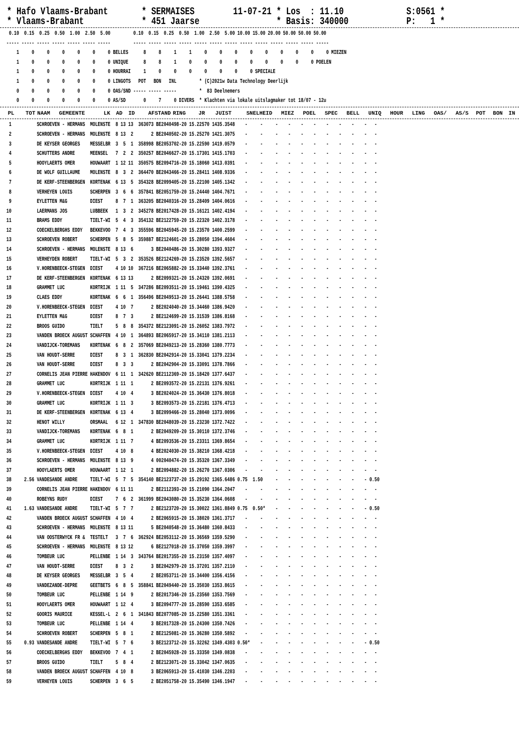* Hafo Vlaams-Brabant * SERMAISES 11-07-21 * Los : 11.10 S:0561 * * Vlaams-Brabant * 451 Jaarse * Basis: 340000 P: 1 *
 0.10  0.15  0.25  0.50  1.00  2.50  5.00         0.10  0.15  0.25  0.50  1.00  2.50  5.00 10.00 15.00 20.00 50.00 50.00 50.00
----- ----- ----- ----- ----- ----- -----         ----- ----- ----- ----- ----- ----- ----- ----- ----- ----- ----- ----- -----
    1     0     0     0     0     0     0 BELLES      8     8     1     1     0     0     0     0     0     0     0     0     0 MIEZEN
    1     0     0     0     0     0     0 UNIQUE      8     8     1     0     0     0     0     0     0     0     0     0 POELEN
    1     0     0     0     0     0     0 HOURRAI     1     0     0     0     0     0     0     0 SPECIALE
    1     0     0     0     0     0     0 LINGOTS   POT   BON   INL         * (C)2021w Data Technology Deerlijk
    0     0     0     0     0     0     0 OAS/SND ----- ----- -----         *  83 Deelnemers
    0     0     0     0     0     0     0 AS/SD       0     7     0 DIVERS  * Klachten via lokale uitslagmaker tot 18/07 - 12u
| PL | TOT | NAAM | GEMEENTE | LK | AD | ID | AFSTAND | RING | JR | JUIST | SNELHEID | MIEZ | POEL | SPEC | BELL | UNIQ | HOUR | LING | OAS/ | AS/S | POT | BON | IN |
| --- | --- | --- | --- | --- | --- | --- | --- | --- | --- | --- | --- | --- | --- | --- | --- | --- | --- | --- | --- | --- | --- | --- | --- |
 1          SCHROEVEN - HERMANS  MOLENSTE  8 13 13  363073 BE2040498-20 15.22570 1435.3548    -     -     -    -    -    -    -    -    -    -   -
 2          SCHROEVEN - HERMANS  MOLENSTE  8 13  2       2 BE2040502-20 15.25270 1421.3075    -     -     -    -    -    -    -    -    -    -   -
 3          DE KEYSER GEORGES    MESSELBR  3  5  1  358998 BE2053702-20 15.22590 1419.0579    -     -     -    -    -    -    -    -    -    -   -
 4          SCHUTTERS ANDRE      MEENSEL   7  2  2  350257 BE2046627-20 15.17301 1415.1703    -     -     -    -    -    -    -    -    -    -   -
 5          HOOYLAERTS OMER      HOUWAART  1 12 11  350575 BE2094716-20 15.18060 1413.0391    -     -     -    -    -    -    -    -    -    -   -
 6          DE WOLF GUILLAUME    MOLENSTE  8  3  2  364470 BE2043466-20 15.28411 1408.9336    -     -     -    -    -    -    -    -    -    -   -
 7          DE KERF-STEENBERGEN  KORTENAK  6 13  5  354328 BE2099405-20 15.22100 1405.1342    -     -     -    -    -    -    -    -    -    -   -
 8          VERHEYEN LOUIS       SCHERPEN  3  6  6  357841 BE2051759-20 15.24440 1404.7671    -     -     -    -    -    -    -    -    -    -   -
 9          EYLETTEN M&G         DIEST     8  7  1  363205 BE2040316-20 15.28409 1404.0616    -     -     -    -    -    -    -    -    -    -   -
10          LAERMANS JOS         LUBBEEK   1  3  2  345278 BE2017428-20 15.16121 1402.4194    -     -     -    -    -    -    -    -    -    -   -
11          BRAMS EDDY           TIELT-WI  5  4  3  354132 BE2122759-20 15.22320 1402.3178    -     -     -    -    -    -    -    -    -    -   -
12          COECKELBERGHS EDDY   BEKKEVOO  7  4  3  355596 BE2045945-20 15.23570 1400.2599    -     -     -    -    -    -    -    -    -    -   -
13          SCHROEVEN ROBERT     SCHERPEN  5  8  5  359887 BE2124601-20 15.28050 1394.4604    -     -     -    -    -    -    -    -    -    -   -
14          SCHROEVEN - HERMANS  MOLENSTE  8 13  6       3 BE2040486-20 15.30280 1393.9327    -     -     -    -    -    -    -    -    -    -   -
15          VERHEYDEN ROBERT     TIELT-WI  5  3  2  353526 BE2124269-20 15.23520 1392.5657    -     -     -    -    -    -    -    -    -    -   -
16          V.HORENBEECK-STEGEN  DIEST     4 10 10  367216 BE2065882-20 15.33440 1392.3761    -     -     -    -    -    -    -    -    -    -   -
17          DE KERF-STEENBERGEN  KORTENAK  6 13 13       2 BE2099321-20 15.24320 1392.0691    -     -     -    -    -    -    -    -    -    -   -
18          GRAMMET LUC          KORTRIJK  1 11  5  347286 BE2093511-20 15.19461 1390.4325    -     -     -    -    -    -    -    -    -    -   -
19          CLAES EDDY           KORTENAK  6  6  1  356496 BE2049513-20 15.26441 1388.5758    -     -     -    -    -    -    -    -    -    -   -
20          V.HORENBEECK-STEGEN  DIEST     4 10  7       2 BE2024040-20 15.34460 1386.9420    -     -     -    -    -    -    -    -    -    -   -
21          EYLETTEN M&G         DIEST     8  7  3       2 BE2124699-20 15.31539 1386.8168    -     -     -    -    -    -    -    -    -    -   -
22          BROOS GUIDO          TIELT     5  8  8  354372 BE2123091-20 15.26052 1383.7972    -     -     -    -    -    -    -    -    -    -   -
23          VANDEN BROECK AUGUST SCHAFFEN  4 10  1  364893 BE2065917-20 15.34110 1381.2113    -     -     -    -    -    -    -    -    -    -   -
24          VANDIJCK-TOREMANS    KORTENAK  6  8  2  357069 BE2049213-20 15.28360 1380.7773    -     -     -    -    -    -    -    -    -    -   -
25          VAN HOUDT-SERRE      DIEST     8  3  1  362830 BE2042914-20 15.33041 1379.2234    -     -     -    -    -    -    -    -    -    -   -
26          VAN HOUDT-SERRE      DIEST     8  3  3       2 BE2042904-20 15.33091 1378.7866    -     -     -    -    -    -    -    -    -    -   -
27          CORNELIS JEAN PIERRE HAKENDOV  6 11  1  342620 BE2112369-20 15.18420 1377.6437    -     -     -    -    -    -    -    -    -    -   -
28          GRAMMET LUC          KORTRIJK  1 11  1       2 BE2093572-20 15.22131 1376.9261    -     -     -    -    -    -    -    -    -    -   -
29          V.HORENBEECK-STEGEN  DIEST     4 10  4       3 BE2024024-20 15.36430 1376.8018    -     -     -    -    -    -    -    -    -    -   -
30          GRAMMET LUC          KORTRIJK  1 11  3       3 BE2093573-20 15.22181 1376.4713    -     -     -    -    -    -    -    -    -    -   -
31          DE KERF-STEENBERGEN  KORTENAK  6 13  4       3 BE2099466-20 15.28040 1373.0096    -     -     -    -    -    -    -    -    -    -   -
32          HENOT WILLY          ORSMAAL   6 12  1  347830 BE2048039-20 15.23230 1372.7422    -     -     -    -    -    -    -    -    -    -   -
33          VANDIJCK-TOREMANS    KORTENAK  6  8  1       2 BE2049209-20 15.30110 1372.3746    -     -     -    -    -    -    -    -    -    -   -
34          GRAMMET LUC          KORTRIJK  1 11  7       4 BE2093536-20 15.23311 1369.8654    -     -     -    -    -    -    -    -    -    -   -
35          V.HORENBEECK-STEGEN  DIEST     4 10  8       4 BE2024030-20 15.38210 1368.4218    -     -     -    -    -    -    -    -    -    -   -
36          SCHROEVEN - HERMANS  MOLENSTE  8 13  9       4 002040474-20 15.35320 1367.3349    -     -     -    -    -    -    -    -    -    -   -
37          HOOYLAERTS OMER      HOUWAART  1 12  1       2 BE2094882-20 15.26270 1367.0306    -     -     -    -    -    -    -    -    -    -   -
38     2.56 VANDESANDE ANDRE     TIELT-WI  5  7  5  354140 BE2123737-20 15.29192 1365.6486 0.75  1.50     -    -    -    -    -    -    -    - 0.50
39          CORNELIS JEAN PIERRE HAKENDOV  6 11 11       2 BE2112393-20 15.21090 1364.2047    -     -     -    -    -    -    -    -    -    -   -
40          ROBEYNS RUDY         DIEST     7  6  2  361999 BE2043080-20 15.35230 1364.0608    -     -     -    -    -    -    -    -    -    -   -
41     1.63 VANDESANDE ANDRE     TIELT-WI  5  7  7       2 BE2123720-20 15.30022 1361.8849 0.75  0.50*    -    -    -    -    -    -    -    - 0.50
42          VANDEN BROECK AUGUST SCHAFFEN  4 10  4       2 BE2065915-20 15.38020 1361.3717    -     -     -    -    -    -    -    -    -    -   -
43          SCHROEVEN - HERMANS  MOLENSTE  8 13 11       5 BE2040548-20 15.36480 1360.8433    -     -     -    -    -    -    -    -    -    -   -
44          VAN OOSTERWYCK FR &  TESTELT   3  7  6  362924 BE2053112-20 15.36569 1359.5290    -     -     -    -    -    -    -    -    -    -   -
45          SCHROEVEN - HERMANS  MOLENSTE  8 13 12       6 BE2127018-20 15.37050 1359.3997    -     -     -    -    -    -    -    -    -    -   -
46          TOMBEUR LUC          PELLENBE  1 14  3  343764 BE2017355-20 15.23150 1357.4097    -     -     -    -    -    -    -    -    -    -   -
47          VAN HOUDT-SERRE      DIEST     8  3  2       3 BE2042979-20 15.37201 1357.2110    -     -     -    -    -    -    -    -    -    -   -
48          DE KEYSER GEORGES    MESSELBR  3  5  4       2 BE2053711-20 15.34400 1356.4156    -     -     -    -    -    -    -    -    -    -   -
49          VANDEZANDE-DEPRE     GEETBETS  6  8  5  358841 BE2049440-20 15.35030 1353.8615    -     -     -    -    -    -    -    -    -    -   -
50          TOMBEUR LUC          PELLENBE  1 14  9       2 BE2017346-20 15.23560 1353.7569    -     -     -    -    -    -    -    -    -    -   -
51          HOOYLAERTS OMER      HOUWAART  1 12  4       3 BE2094777-20 15.28590 1353.6585    -     -     -    -    -    -    -    -    -    -   -
52          GOORIS MAURICE       KESSEL-L  2  6  1  341843 BE2077085-20 15.22580 1351.3361    -     -     -    -    -    -    -    -    -    -   -
53          TOMBEUR LUC          PELLENBE  1 14  4       3 BE2017328-20 15.24300 1350.7426    -     -     -    -    -    -    -    -    -    -   -
54          SCHROEVEN ROBERT     SCHERPEN  5  8  1       2 BE2125081-20 15.36280 1350.5892    -     -     -    -    -    -    -    -    -    -   -
55     0.93 VANDESANDE ANDRE     TIELT-WI  5  7  6       3 BE2123712-20 15.32262 1349.4303 0.50*    -     -    -    -    -    -    -    -    - 0.50
56          COECKELBERGHS EDDY   BEKKEVOO  7  4  1       2 BE2045928-20 15.33350 1349.0838    -     -     -    -    -    -    -    -    -    -   -
57          BROOS GUIDO          TIELT     5  8  4       2 BE2123071-20 15.33042 1347.0635    -     -     -    -    -    -    -    -    -    -   -
58          VANDEN BROECK AUGUST SCHAFFEN  4 10  8       3 BE2065913-20 15.41030 1346.2203    -     -     -    -    -    -    -    -    -    -   -
59          VERHEYEN LOUIS       SCHERPEN  3  6  5       2 BE2051758-20 15.35490 1346.1947    -     -     -    -    -    -    -    -    -    -   -